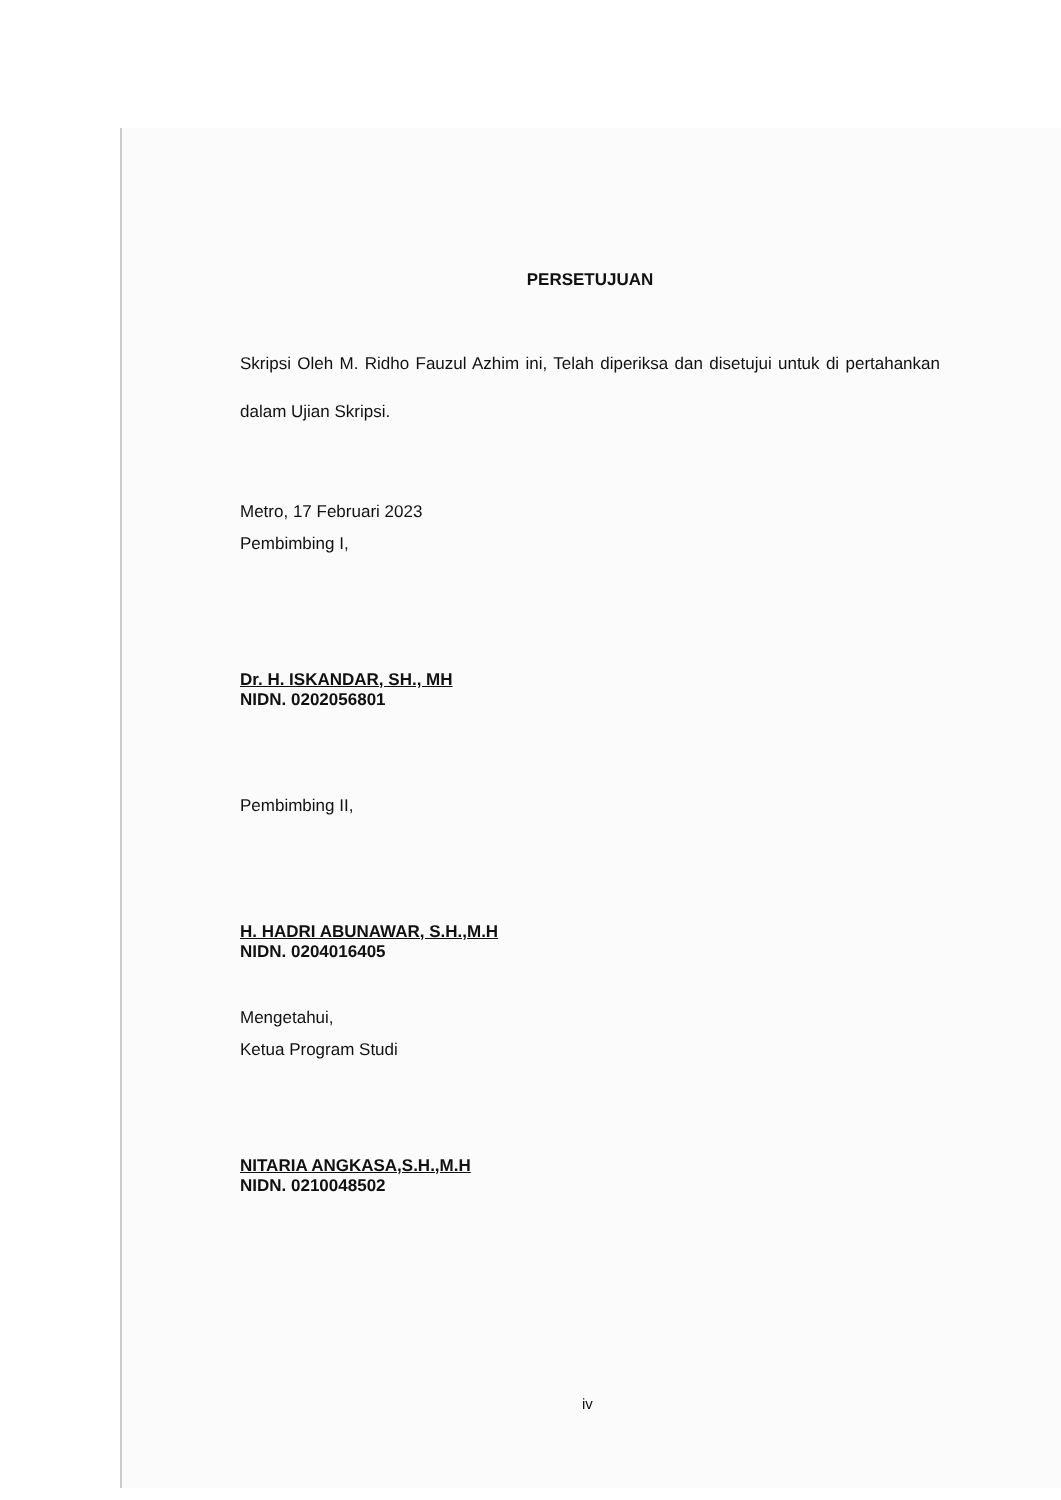PERSETUJUAN
Skripsi Oleh M. Ridho Fauzul Azhim ini, Telah diperiksa dan disetujui untuk di pertahankan dalam Ujian Skripsi.
Metro, 17 Februari 2023
Pembimbing I,
Dr. H. ISKANDAR, SH., MH
NIDN. 0202056801
Pembimbing II,
H. HADRI ABUNAWAR, S.H.,M.H
NIDN. 0204016405
Mengetahui,
Ketua Program Studi
NITARIA ANGKASA,S.H.,M.H
NIDN. 0210048502
iv